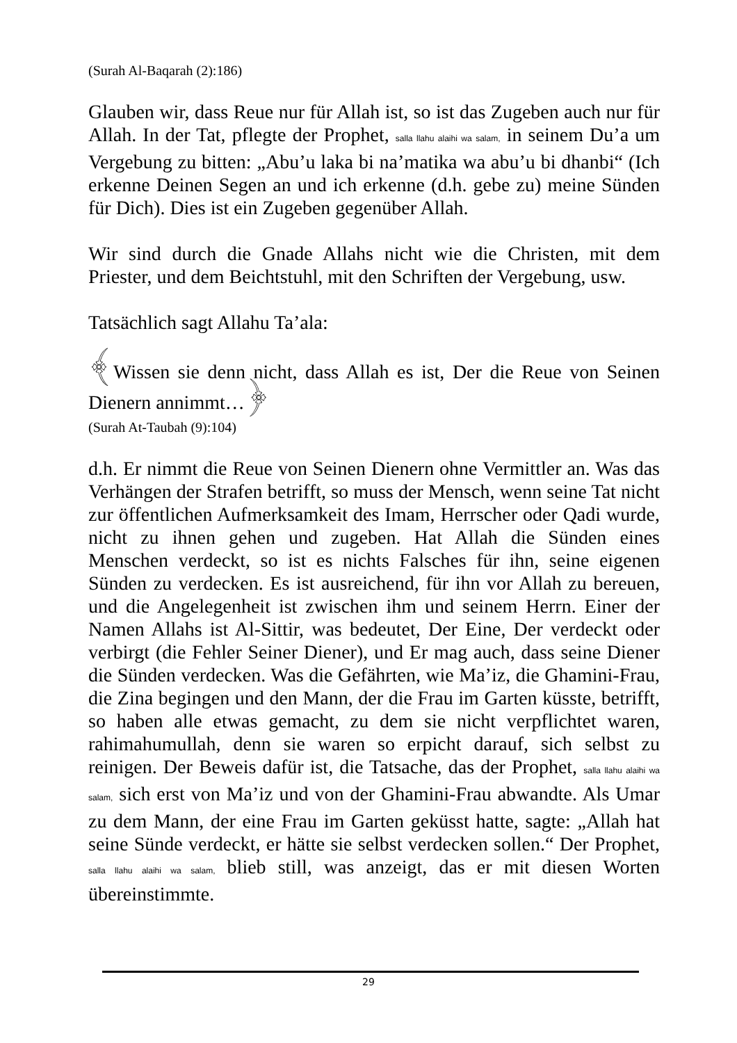(Surah Al-Baqarah (2):186)
Glauben wir, dass Reue nur für Allah ist, so ist das Zugeben auch nur für Allah. In der Tat, pflegte der Prophet, salla llahu alaihi wa salam, in seinem Du’a um Vergebung zu bitten: „Abu’u laka bi na’matika wa abu’u bi dhanbi“ (Ich erkenne Deinen Segen an und ich erkenne (d.h. gebe zu) meine Sünden für Dich). Dies ist ein Zugeben gegenüber Allah.
Wir sind durch die Gnade Allahs nicht wie die Christen, mit dem Priester, und dem Beichtstuhl, mit den Schriften der Vergebung, usw.
Tatsächlich sagt Allahu Ta’ala:
﴾Wissen sie denn nicht, dass Allah es ist, Der die Reue von Seinen Dienern annimmt…﴿
(Surah At-Taubah (9):104)
d.h. Er nimmt die Reue von Seinen Dienern ohne Vermittler an. Was das Verhängen der Strafen betrifft, so muss der Mensch, wenn seine Tat nicht zur öffentlichen Aufmerksamkeit des Imam, Herrscher oder Qadi wurde, nicht zu ihnen gehen und zugeben. Hat Allah die Sünden eines Menschen verdeckt, so ist es nichts Falsches für ihn, seine eigenen Sünden zu verdecken. Es ist ausreichend, für ihn vor Allah zu bereuen, und die Angelegenheit ist zwischen ihm und seinem Herrn. Einer der Namen Allahs ist Al-Sittir, was bedeutet, Der Eine, Der verdeckt oder verbirgt (die Fehler Seiner Diener), und Er mag auch, dass seine Diener die Sünden verdecken. Was die Gefährten, wie Ma’iz, die Ghamini-Frau, die Zina begingen und den Mann, der die Frau im Garten küsste, betrifft, so haben alle etwas gemacht, zu dem sie nicht verpflichtet waren, rahimahumullah, denn sie waren so erpicht darauf, sich selbst zu reinigen. Der Beweis dafür ist, die Tatsache, das der Prophet, salla llahu alaihi wa salam, sich erst von Ma’iz und von der Ghamini-Frau abwandte. Als Umar zu dem Mann, der eine Frau im Garten geküsst hatte, sagte: „Allah hat seine Sünde verdeckt, er hätte sie selbst verdecken sollen.“ Der Prophet, salla llahu alaihi wa salam, blieb still, was anzeigt, das er mit diesen Worten übereinstimmte.
29